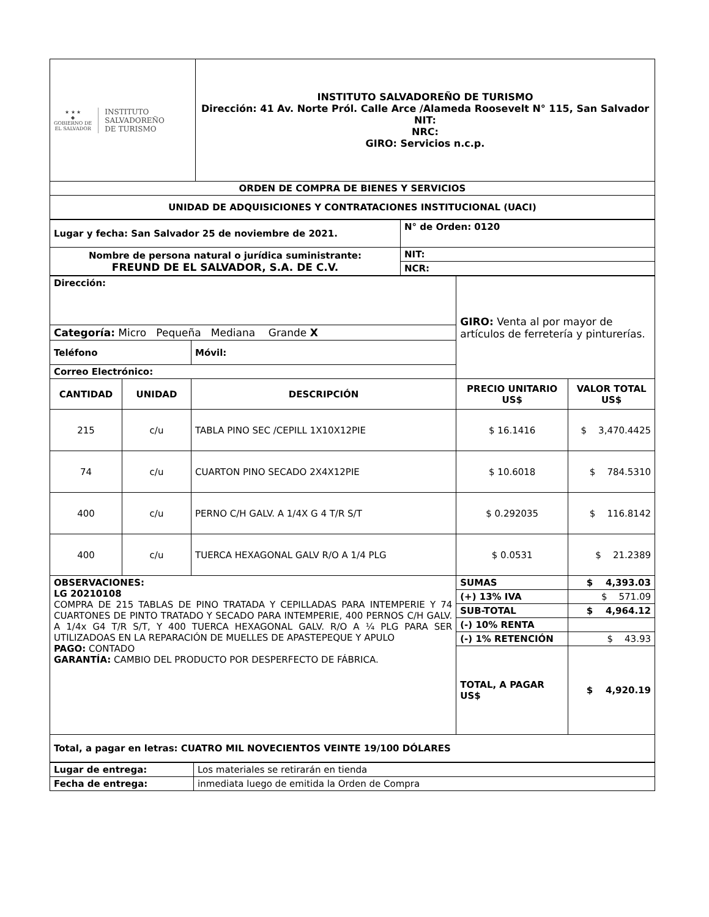| ★ ★ ★ ◆ GOBIERNO DE EL SALVADOR INSTITUTO SALVADOREÑO DE TURISMO | INSTITUTO SALVADOREÑO DE TURISMO Dirección: 41 Av. Norte Pról. Calle Arce /Alameda Roosevelt N° 115, San Salvador NIT: NRC: GIRO: Servicios n.c.p. |
| ORDEN DE COMPRA DE BIENES Y SERVICIOS | |
| UNIDAD DE ADQUISICIONES Y CONTRATACIONES INSTITUCIONAL (UACI) | |
| Lugar y fecha: San Salvador 25 de noviembre de 2021. | N° de Orden: 0120 |
| Nombre de persona natural o jurídica suministrante: FREUND DE EL SALVADOR, S.A. DE C.V. | NIT: |
| | NCR: |
| Dirección: | | | GIRO: Venta al por mayor de artículos de ferretería y pinturerías. | |
| Categoría: Micro Pequeña Mediana Grande X | | | | |
| Teléfono | | Móvil: | | |
| Correo Electrónico: | | | | |
| CANTIDAD | UNIDAD | DESCRIPCIÓN | PRECIO UNITARIO US$ | VALOR TOTAL US$ |
| 215 | c/u | TABLA PINO SEC /CEPILL 1X10X12PIE | $ 16.1416 | $ 3,470.4425 |
| 74 | c/u | CUARTON PINO SECADO 2X4X12PIE | $ 10.6018 | $ 784.5310 |
| 400 | c/u | PERNO C/H GALV. A 1/4X G 4 T/R S/T | $ 0.292035 | $ 116.8142 |
| 400 | c/u | TUERCA HEXAGONAL GALV R/O A 1/4 PLG | $ 0.0531 | $ 21.2389 |
| OBSERVACIONES: LG 20210108 COMPRA DE 215 TABLAS DE PINO TRATADA Y CEPILLADAS PARA INTEMPERIE Y 74 CUARTONES DE PINTO TRATADO Y SECADO PARA INTEMPERIE, 400 PERNOS C/H GALV. A 1/4x G4 T/R S/T, Y 400 TUERCA HEXAGONAL GALV. R/O A ¼ PLG PARA SER UTILIZADOAS EN LA REPARACIÓN DE MUELLES DE APASTEPEQUE Y APULO PAGO: CONTADO GARANTÍA: CAMBIO DEL PRODUCTO POR DESPERFECTO DE FÁBRICA. | | | SUMAS | $ 4,393.03 |
| | | | (+) 13% IVA | $ 571.09 |
| | | | SUB-TOTAL | $ 4,964.12 |
| | | | (-) 10% RENTA | |
| | | | (-) 1% RETENCIÓN | $ 43.93 |
| | | | TOTAL, A PAGAR US$ | $ 4,920.19 |
| Total, a pagar en letras: CUATRO MIL NOVECIENTOS VEINTE 19/100 DÓLARES | | | | |
| Lugar de entrega: | Los materiales se retirarán en tienda |
| Fecha de entrega: | inmediata luego de emitida la Orden de Compra |